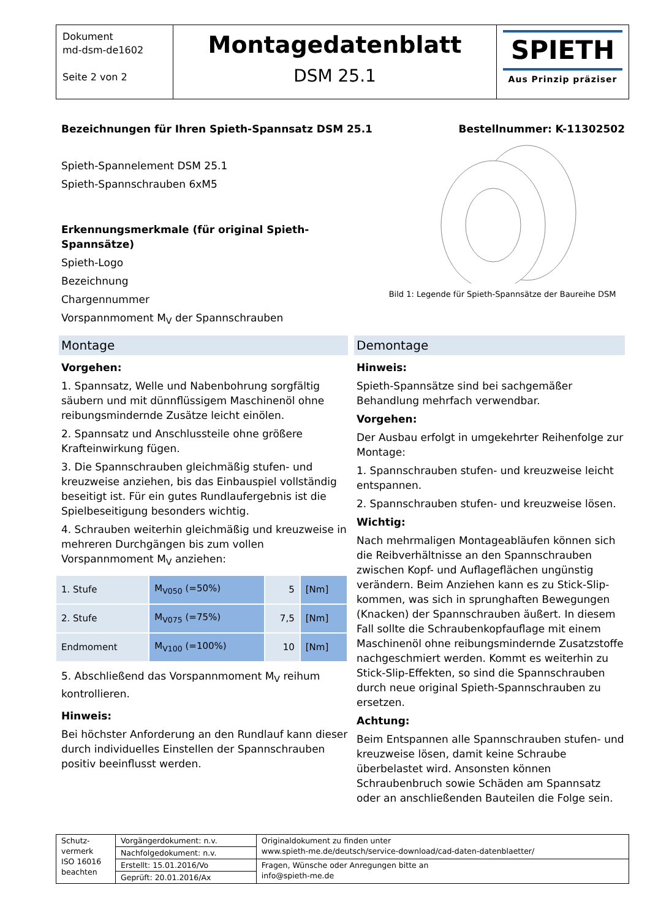| Dokument md-dsm-de1602 Seite 2 von 2 | Montagedatenblatt DSM 25.1 | SPIETH Aus Prinzip präziser |
Bezeichnungen für Ihren Spieth-Spannsatz DSM 25.1 Bestellnummer: K-11302502
Spieth-Spannelement DSM 25.1
Spieth-Spannschrauben 6xM5
Erkennungsmerkmale (für original Spieth-Spannsätze)
Spieth-Logo
Bezeichnung
Chargennummer
Vorspannmoment M<sub>V</sub> der Spannschrauben
Bild 1: Legende für Spieth-Spannsätze der Baureihe DSM
Montage
Vorgehen:
1. Spannsatz, Welle und Nabenbohrung sorgfältig säubern und mit dünnflüssigem Maschinenöl ohne reibungsmindernde Zusätze leicht einölen.
2. Spannsatz und Anschlussteile ohne größere Krafteinwirkung fügen.
3. Die Spannschrauben gleichmäßig stufen- und kreuzweise anziehen, bis das Einbauspiel vollständig beseitigt ist. Für ein gutes Rundlaufergebnis ist die Spielbeseitigung besonders wichtig.
4. Schrauben weiterhin gleichmäßig und kreuzweise in mehreren Durchgängen bis zum vollen Vorspannmoment M<sub>V</sub> anziehen:
| 1. Stufe | M<sub>V050</sub> (=50%) | 5 | [Nm] |
| 2. Stufe | M<sub>V075</sub> (=75%) | 7,5 | [Nm] |
| Endmoment | M<sub>V100</sub> (=100%) | 10 | [Nm] |
5. Abschließend das Vorspannmoment M<sub>V</sub> reihum kontrollieren.
Hinweis:
Bei höchster Anforderung an den Rundlauf kann dieser durch individuelles Einstellen der Spannschrauben positiv beeinflusst werden.
Demontage
Hinweis:
Spieth-Spannsätze sind bei sachgemäßer Behandlung mehrfach verwendbar.
Vorgehen:
Der Ausbau erfolgt in umgekehrter Reihenfolge zur Montage:
1. Spannschrauben stufen- und kreuzweise leicht entspannen.
2. Spannschrauben stufen- und kreuzweise lösen.
Wichtig:
Nach mehrmaligen Montageabläufen können sich die Reibverhältnisse an den Spannschrauben zwischen Kopf- und Auflageflächen ungünstig verändern. Beim Anziehen kann es zu Stick-Slip- kommen, was sich in sprunghaften Bewegungen (Knacken) der Spannschrauben äußert. In diesem Fall sollte die Schraubenkopfauflage mit einem Maschinenöl ohne reibungsmindernde Zusatzstoffe nachgeschmiert werden. Kommt es weiterhin zu Stick-Slip-Effekten, so sind die Spannschrauben durch neue original Spieth-Spannschrauben zu ersetzen.
Achtung:
Beim Entspannen alle Spannschrauben stufen- und kreuzweise lösen, damit keine Schraube überbelastet wird. Ansonsten können Schraubenbruch sowie Schäden am Spannsatz oder an anschließenden Bauteilen die Folge sein.
| Schutz- vermerk ISO 16016 beachten | Vorgängerdokument: n.v. | Originaldokument zu finden unter www.spieth-me.de/deutsch/service-download/cad-daten-datenblaetter/ |
| | Nachfolgedokument: n.v. | |
| | Erstellt: 15.01.2016/Vo | Fragen, Wünsche oder Anregungen bitte an info@spieth-me.de |
| | Geprüft: 20.01.2016/Ax | |